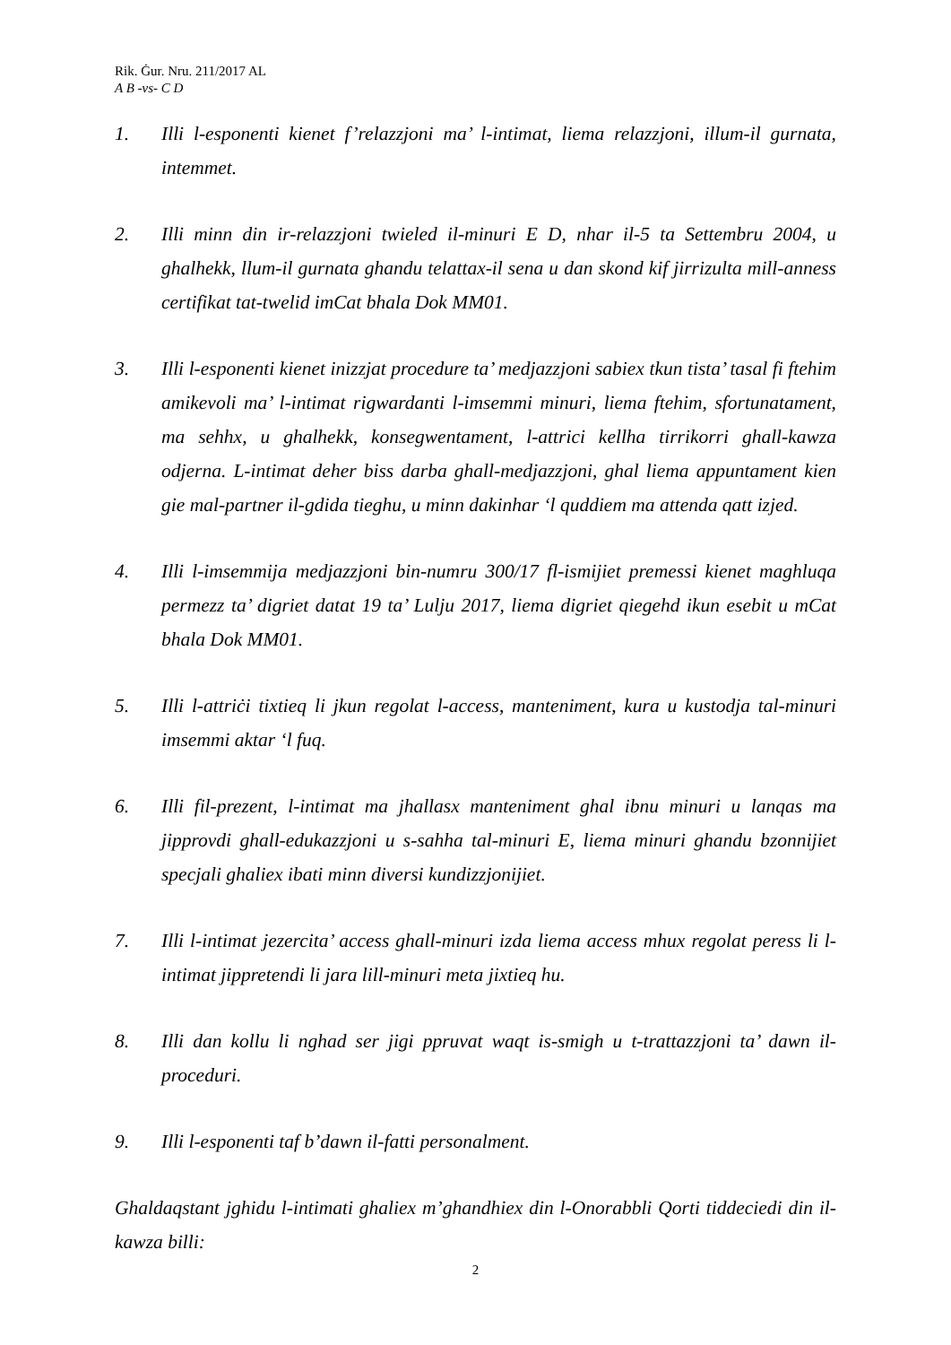Rik. Ġur. Nru. 211/2017 AL
A B -vs- C D
1. Illi l-esponenti kienet f’relazzjoni ma’ l-intimat, liema relazzjoni, illum-il gurnata, intemmet.
2. Illi minn din ir-relazzjoni twieled il-minuri E D, nhar il-5 ta Settembru 2004, u ghalhekk, llum-il gurnata ghandu telattax-il sena u dan skond kif jirrizulta mill-anness certifikat tat-twelid imCat bhala Dok MM01.
3. Illi l-esponenti kienet inizzjat procedure ta’ medjazzjoni sabiex tkun tista’ tasal fi ftehim amikevoli ma’ l-intimat rigwardanti l-imsemmi minuri, liema ftehim, sfortunatament, ma sehhx, u ghalhekk, konsegwentament, l-attrici kellha tirrikorri ghall-kawza odjerna. L-intimat deher biss darba ghall-medjazzjoni, ghal liema appuntament kien gie mal-partner il-gdida tieghu, u minn dakinhar ‘l quddiem ma attenda qatt izjed.
4. Illi l-imsemmija medjazzjoni bin-numru 300/17 fl-ismijiet premessi kienet maghluqa permezz ta’ digriet datat 19 ta’ Lulju 2017, liema digriet qiegehd ikun esebit u mCat bhala Dok MM01.
5. Illi l-attriċi tixtieq li jkun regolat l-access, manteniment, kura u kustodja tal-minuri imsemmi aktar ‘l fuq.
6. Illi fil-prezent, l-intimat ma jhallasx manteniment ghal ibnu minuri u lanqas ma jipprovdi ghall-edukazzjoni u s-sahha tal-minuri E, liema minuri ghandu bzonnijiet specjali ghaliex ibati minn diversi kundizzjonijiet.
7. Illi l-intimat jezercita’ access ghall-minuri izda liema access mhux regolat peress li l-intimat jippretendi li jara lill-minuri meta jixtieq hu.
8. Illi dan kollu li nghad ser jigi ppruvat waqt is-smigh u t-trattazzjoni ta’ dawn il-proceduri.
9. Illi l-esponenti taf b’dawn il-fatti personalment.
Ghaldaqstant jghidu l-intimati ghaliex m’ghandhiex din l-Onorabbli Qorti tiddeciedi din il-kawza billi:
2